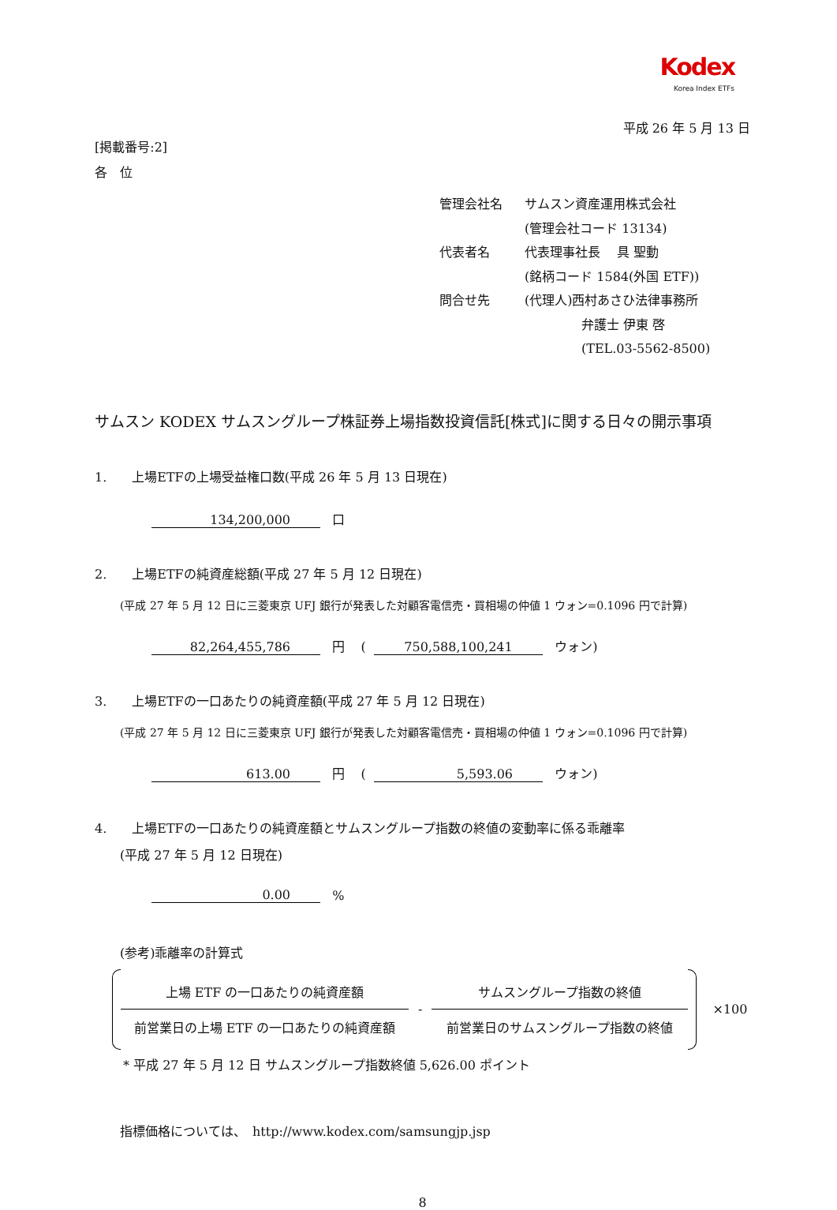Kodex
Korea Index ETFs
平成 26 年 5 月 13 日
[掲載番号:2]
各　位
| 管理会社名 | サムスン資産運用株式会社 |
| | (管理会社コード 13134) |
| 代表者名 | 代表理事社長 具 聖動 |
| | (銘柄コード 1584(外国 ETF)) |
| 問合せ先 | (代理人)西村あさひ法律事務所 |
| | 弁護士 伊東 啓 |
| | (TEL.03-5562-8500) |
サムスン KODEX サムスングループ株証券上場指数投資信託[株式]に関する日々の開示事項
1.　　上場ETFの上場受益権口数(平成 26 年 5 月 13 日現在)
134,200,000 口
2.　　上場ETFの純資産総額(平成 27 年 5 月 12 日現在)
(平成 27 年 5 月 12 日に三菱東京 UFJ 銀行が発表した対顧客電信売・買相場の仲値 1 ウォン=0.1096 円で計算)
82,264,455,786 円 ( 750,588,100,241 ウォン)
3.　　上場ETFの一口あたりの純資産額(平成 27 年 5 月 12 日現在)
(平成 27 年 5 月 12 日に三菱東京 UFJ 銀行が発表した対顧客電信売・買相場の仲値 1 ウォン=0.1096 円で計算)
613.00 円 ( 5,593.06 ウォン)
4.　　上場ETFの一口あたりの純資産額とサムスングループ指数の終値の変動率に係る乖離率
(平成 27 年 5 月 12 日現在)
0.00 %
(参考)乖離率の計算式
上場 ETF の一口あたりの純資産額
前営業日の上場 ETF の一口あたりの純資産額
-
サムスングループ指数の終値
前営業日のサムスングループ指数の終値
×100
* 平成 27 年 5 月 12 日 サムスングループ指数終値 5,626.00 ポイント
指標価格については、　http://www.kodex.com/samsungjp.jsp
8